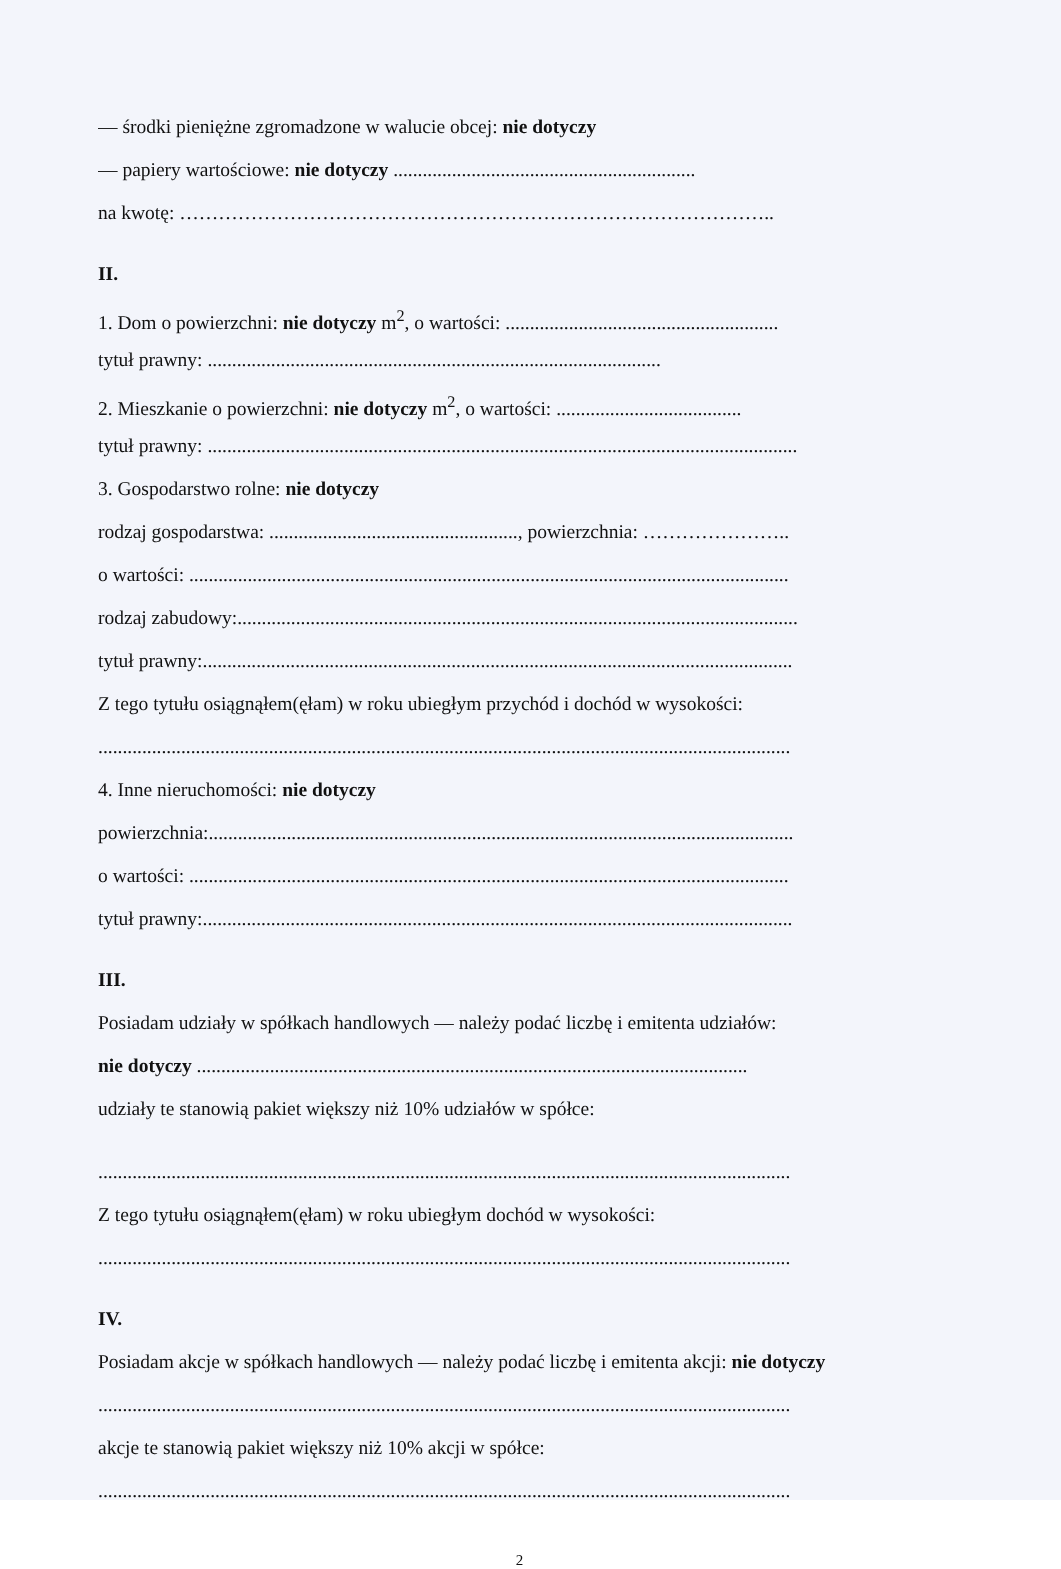— środki pieniężne zgromadzone w walucie obcej: nie dotyczy
— papiery wartościowe: nie dotyczy ..............................................................
na kwotę: ………………………………………………………………………………..
II.
1. Dom o powierzchni: nie dotyczy m<sup>2</sup>, o wartości: ........................................................
tytuł prawny: .............................................................................................
2. Mieszkanie o powierzchni: nie dotyczy m<sup>2</sup>, o wartości: ......................................
tytuł prawny: .........................................................................................................................
3. Gospodarstwo rolne: nie dotyczy
rodzaj gospodarstwa: ..................................................., powierzchnia: …………………..
o wartości: ...........................................................................................................................
rodzaj zabudowy:...................................................................................................................
tytuł prawny:.........................................................................................................................
Z tego tytułu osiągnąłem(ęłam) w roku ubiegłym przychód i dochód w wysokości:
..............................................................................................................................................
4. Inne nieruchomości: nie dotyczy
powierzchnia:........................................................................................................................
o wartości: ...........................................................................................................................
tytuł prawny:.........................................................................................................................
III.
Posiadam udziały w spółkach handlowych — należy podać liczbę i emitenta udziałów:
nie dotyczy .................................................................................................................
udziały te stanowią pakiet większy niż 10% udziałów w spółce:
..............................................................................................................................................
Z tego tytułu osiągnąłem(ęłam) w roku ubiegłym dochód w wysokości:
..............................................................................................................................................
IV.
Posiadam akcje w spółkach handlowych — należy podać liczbę i emitenta akcji: nie dotyczy
..............................................................................................................................................
akcje te stanowią pakiet większy niż 10% akcji w spółce:
..............................................................................................................................................
2